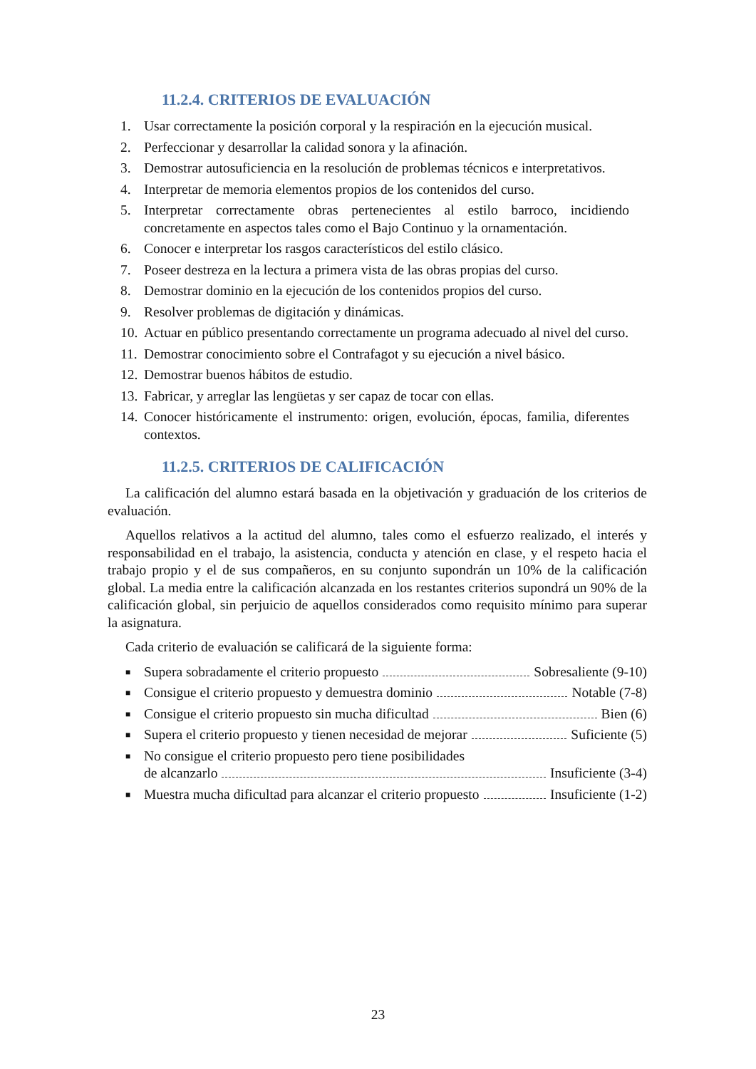11.2.4. CRITERIOS DE EVALUACIÓN
1. Usar correctamente la posición corporal y la respiración en la ejecución musical.
2. Perfeccionar y desarrollar la calidad sonora y la afinación.
3. Demostrar autosuficiencia en la resolución de problemas técnicos e interpretativos.
4. Interpretar de memoria elementos propios de los contenidos del curso.
5. Interpretar correctamente obras pertenecientes al estilo barroco, incidiendo concretamente en aspectos tales como el Bajo Continuo y la ornamentación.
6. Conocer e interpretar los rasgos característicos del estilo clásico.
7. Poseer destreza en la lectura a primera vista de las obras propias del curso.
8. Demostrar dominio en la ejecución de los contenidos propios del curso.
9. Resolver problemas de digitación y dinámicas.
10. Actuar en público presentando correctamente un programa adecuado al nivel del curso.
11. Demostrar conocimiento sobre el Contrafagot y su ejecución a nivel básico.
12. Demostrar buenos hábitos de estudio.
13. Fabricar, y arreglar las lengüetas y ser capaz de tocar con ellas.
14. Conocer históricamente el instrumento: origen, evolución, épocas, familia, diferentes contextos.
11.2.5. CRITERIOS DE CALIFICACIÓN
La calificación del alumno estará basada en la objetivación y graduación de los criterios de evaluación.
Aquellos relativos a la actitud del alumno, tales como el esfuerzo realizado, el interés y responsabilidad en el trabajo, la asistencia, conducta y atención en clase, y el respeto hacia el trabajo propio y el de sus compañeros, en su conjunto supondrán un 10% de la calificación global. La media entre la calificación alcanzada en los restantes criterios supondrá un 90% de la calificación global, sin perjuicio de aquellos considerados como requisito mínimo para superar la asignatura.
Cada criterio de evaluación se calificará de la siguiente forma:
■ Supera sobradamente el criterio propuesto Sobresaliente (9-10)
■ Consigue el criterio propuesto y demuestra dominio Notable (7-8)
■ Consigue el criterio propuesto sin mucha dificultad Bien (6)
■ Supera el criterio propuesto y tienen necesidad de mejorar Suficiente (5)
■ No consigue el criterio propuesto pero tiene posibilidades
de alcanzarlo Insuficiente (3-4)
■ Muestra mucha dificultad para alcanzar el criterio propuesto Insuficiente (1-2)
23